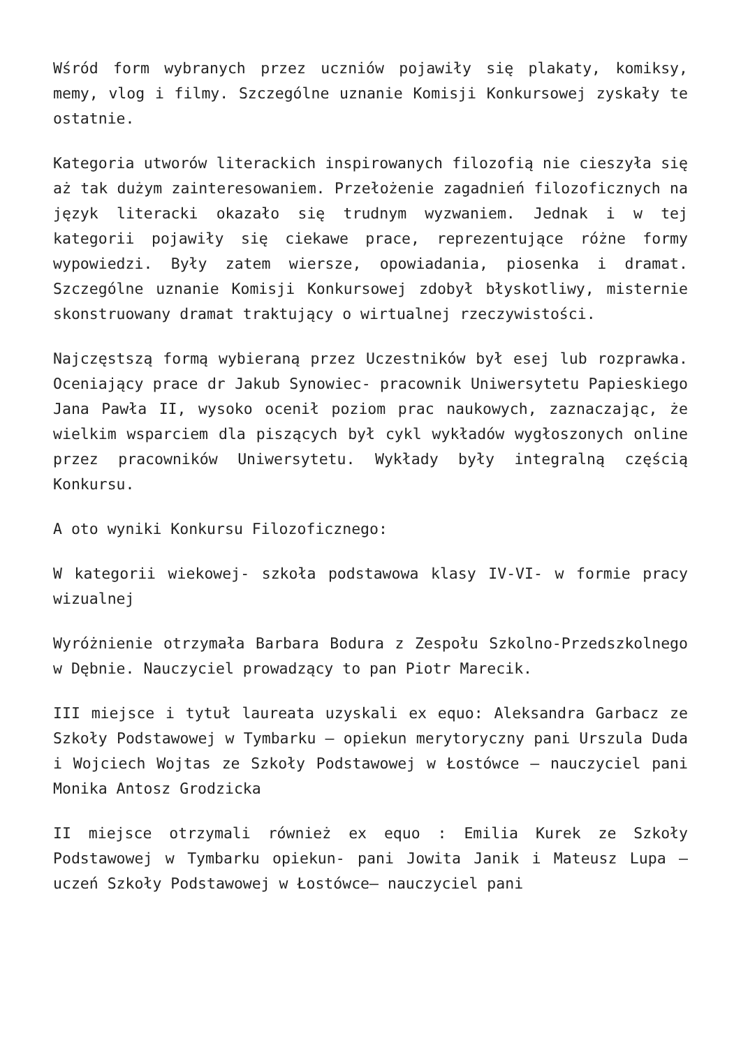Wśród form wybranych przez uczniów pojawiły się plakaty, komiksy, memy, vlog i filmy. Szczególne uznanie Komisji Konkursowej zyskały te ostatnie.
Kategoria utworów literackich inspirowanych filozofią nie cieszyła się aż tak dużym zainteresowaniem. Przełożenie zagadnień filozoficznych na język literacki okazało się trudnym wyzwaniem. Jednak i w tej kategorii pojawiły się ciekawe prace, reprezentujące różne formy wypowiedzi. Były zatem wiersze, opowiadania, piosenka i dramat. Szczególne uznanie Komisji Konkursowej zdobył błyskotliwy, misternie skonstruowany dramat traktujący o wirtualnej rzeczywistości.
Najczęstszą formą wybieraną przez Uczestników był esej lub rozprawka. Oceniający prace dr Jakub Synowiec- pracownik Uniwersytetu Papieskiego Jana Pawła II, wysoko ocenił poziom prac naukowych, zaznaczając, że wielkim wsparciem dla piszących był cykl wykładów wygłoszonych online przez pracowników Uniwersytetu. Wykłady były integralną częścią Konkursu.
A oto wyniki Konkursu Filozoficznego:
W kategorii wiekowej- szkoła podstawowa klasy IV-VI- w formie pracy wizualnej
Wyróżnienie otrzymała Barbara Bodura z Zespołu Szkolno-Przedszkolnego w Dębnie. Nauczyciel prowadzący to pan Piotr Marecik.
III miejsce i tytuł laureata uzyskali ex equo: Aleksandra Garbacz ze Szkoły Podstawowej w Tymbarku – opiekun merytoryczny pani Urszula Duda i Wojciech Wojtas ze Szkoły Podstawowej w Łostówce – nauczyciel pani Monika Antosz Grodzicka
II miejsce otrzymali również ex equo : Emilia Kurek ze Szkoły Podstawowej w Tymbarku opiekun- pani Jowita Janik i Mateusz Lupa – uczeń Szkoły Podstawowej w Łostówce– nauczyciel pani